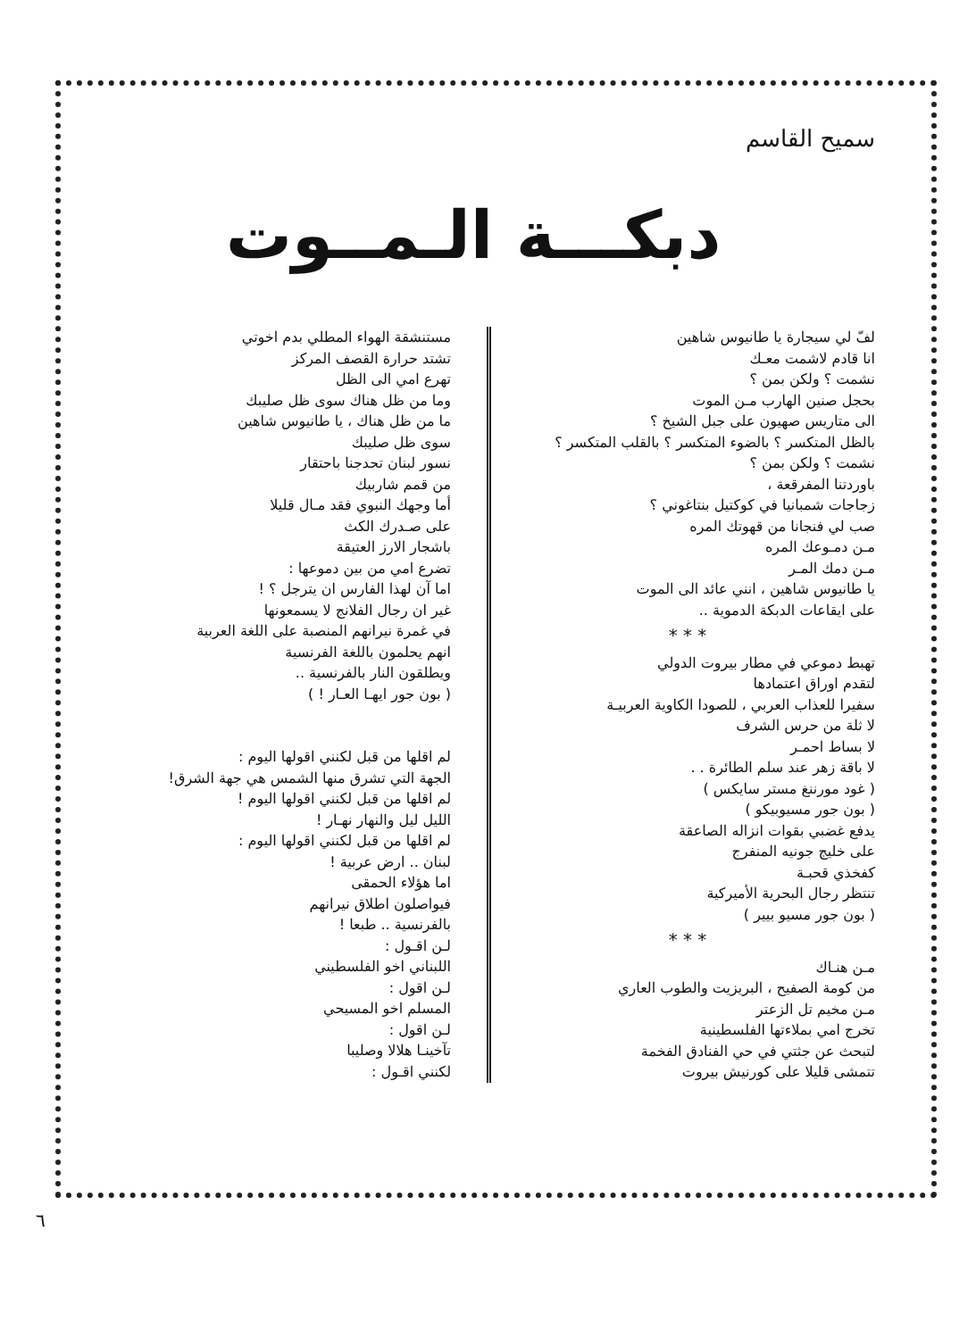سميح القاسم
دبكـــة الـمــوت
لفّ لي سيجارة يا طانيوس شاهين
انا قادم لاشمت معـك
نشمت ؟ ولكن بمن ؟
بحجل صنين الهارب مـن الموت
الى متاريس صهيون على جبل الشيخ ؟
بالظل المتكسر ؟ بالضوء المتكسر ؟ بالقلب المتكسر ؟
نشمت ؟ ولكن بمن ؟
باوردتنا المفرقعة ،
زجاجات شمبانيا في كوكتيل بنتاغوني ؟
صب لي فنجانا من قهوتك المره
مـن دمـوعك المره
مـن دمك المـر
يا طانيوس شاهين ، انني عائد الى الموت
على ايقاعات الدبكة الدموية ..
* * *
تهبط دموعي في مطار بيروت الدولي
لتقدم اوراق اعتمادها
سفيرا للعذاب العربي ، للصودا الكاوية العربيـة
لا ثلة من حرس الشرف
لا بساط احمـر
لا باقة زهر عند سلم الطائرة . .
( غود مورننغ مستر سايكس )
( بون جور مسيوبيكو )
يدفع غضبي بقوات انزاله الصاعقة
على خليج جونيه المنفرج
كفخذي قحبـة
تنتظر رجال البحرية الأميركية
( بون جور مسيو بيير )
* * *
مـن هنـاك
من كومة الصفيح ، البريزيت والطوب العاري
مـن مخيم تل الزعتر
تخرج امي بملاءتها الفلسطينية
لتبحث عن جثتي في حي الفنادق الفخمة
تتمشى قليلا على كورنيش بيروت
مستنشقة الهواء المطلي بدم اخوتي
تشتد حرارة القصف المركز
تهرع امي الى الظل
وما من ظل هناك سوى ظل صليبك
ما من ظل هناك ، يا طانيوس شاهين
سوى ظل صليبك
نسور لبنان تحدجنا باحتقار
من قمم شاربيك
أما وجهك النبوي فقد مـال قليلا
على صـدرك الكث
باشجار الارز العتيقة
تضرع امي من بين دموعها :
اما آن لهذا الفارس ان يترجل ؟ !
غير ان رجال الفلانج لا يسمعونها
في غمرة نيرانهم المنصبة على اللغة العربية
انهم يحلمون باللغة الفرنسية
ويطلقون النار بالفرنسية ..
( بون جور ايهـا العـار ! )
لم اقلها من قبل لكنني اقولها اليوم :
الجهة التي تشرق منها الشمس هي جهة الشرق!
لم اقلها من قبل لكنني اقولها اليوم !
الليل ليل والنهار نهـار !
لم اقلها من قبل لكنني اقولها اليوم :
لبنان .. ارض عربية !
اما هؤلاء الحمقى
فيواصلون اطلاق نيرانهم
بالفرنسية .. طبعا !
لـن اقـول :
اللبناني اخو الفلسطيني
لـن اقول :
المسلم اخو المسيحي
لـن اقول :
تآخينـا هلالا وصليبا
لكنني اقـول :
٦